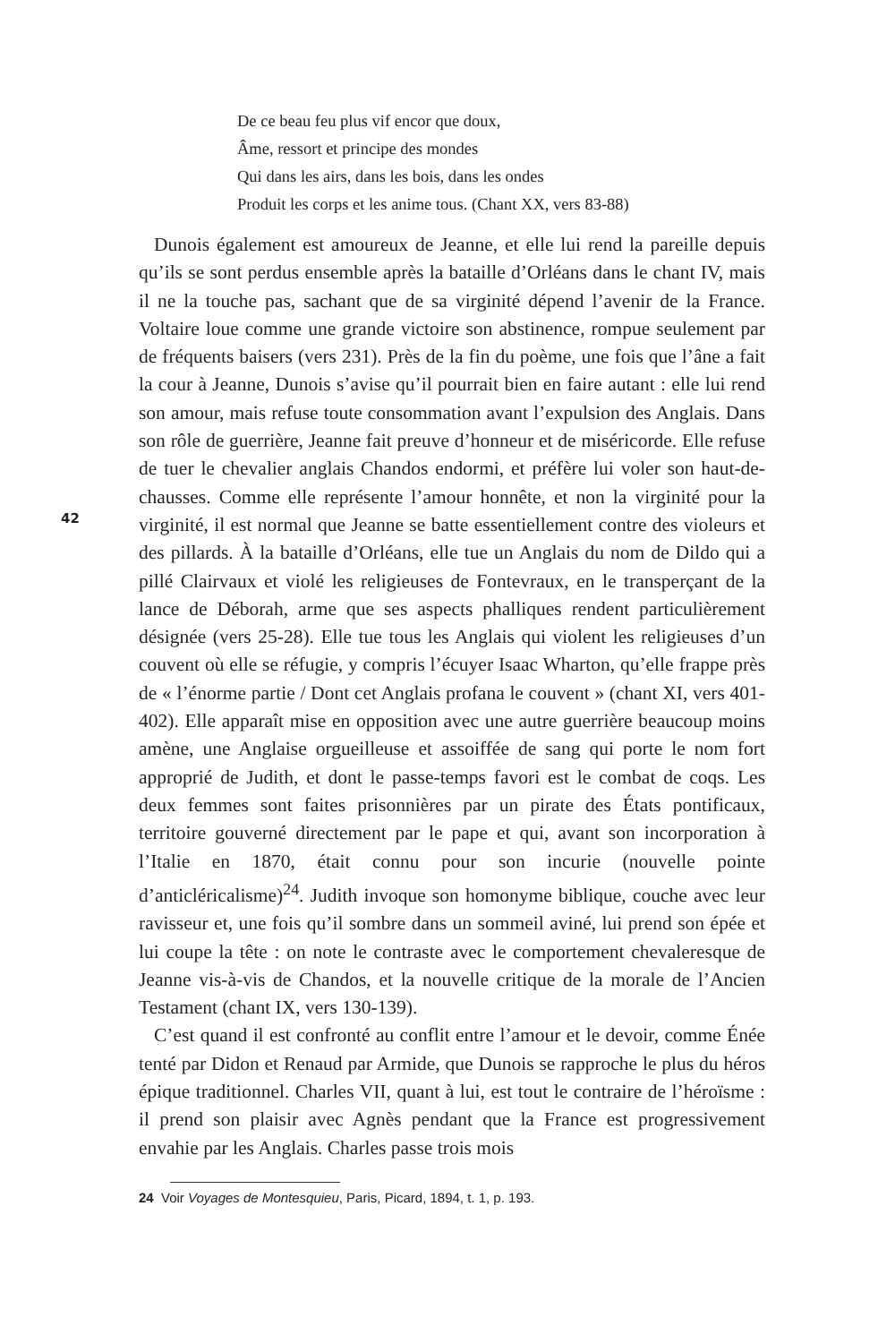De ce beau feu plus vif encor que doux,
Âme, ressort et principe des mondes
Qui dans les airs, dans les bois, dans les ondes
Produit les corps et les anime tous. (Chant XX, vers 83-88)
42
Dunois également est amoureux de Jeanne, et elle lui rend la pareille depuis qu’ils se sont perdus ensemble après la bataille d’Orléans dans le chant IV, mais il ne la touche pas, sachant que de sa virginité dépend l’avenir de la France. Voltaire loue comme une grande victoire son abstinence, rompue seulement par de fréquents baisers (vers 231). Près de la fin du poème, une fois que l’âne a fait la cour à Jeanne, Dunois s’avise qu’il pourrait bien en faire autant : elle lui rend son amour, mais refuse toute consommation avant l’expulsion des Anglais. Dans son rôle de guerrière, Jeanne fait preuve d’honneur et de miséricorde. Elle refuse de tuer le chevalier anglais Chandos endormi, et préfère lui voler son haut-de-chausses. Comme elle représente l’amour honnête, et non la virginité pour la virginité, il est normal que Jeanne se batte essentiellement contre des violeurs et des pillards. À la bataille d’Orléans, elle tue un Anglais du nom de Dildo qui a pillé Clairvaux et violé les religieuses de Fontevraux, en le transperçant de la lance de Déborah, arme que ses aspects phalliques rendent particulièrement désignée (vers 25-28). Elle tue tous les Anglais qui violent les religieuses d’un couvent où elle se réfugie, y compris l’écuyer Isaac Wharton, qu’elle frappe près de « l’énorme partie / Dont cet Anglais profana le couvent » (chant XI, vers 401-402). Elle apparaît mise en opposition avec une autre guerrière beaucoup moins amène, une Anglaise orgueilleuse et assoiffée de sang qui porte le nom fort approprié de Judith, et dont le passe-temps favori est le combat de coqs. Les deux femmes sont faites prisonnières par un pirate des États pontificaux, territoire gouverné directement par le pape et qui, avant son incorporation à l’Italie en 1870, était connu pour son incurie (nouvelle pointe d’anticléricalisme)<sup>24</sup>. Judith invoque son homonyme biblique, couche avec leur ravisseur et, une fois qu’il sombre dans un sommeil aviné, lui prend son épée et lui coupe la tête : on note le contraste avec le comportement chevaleresque de Jeanne vis-à-vis de Chandos, et la nouvelle critique de la morale de l’Ancien Testament (chant IX, vers 130-139).
C’est quand il est confronté au conflit entre l’amour et le devoir, comme Énée tenté par Didon et Renaud par Armide, que Dunois se rapproche le plus du héros épique traditionnel. Charles VII, quant à lui, est tout le contraire de l’héroïsme : il prend son plaisir avec Agnès pendant que la France est progressivement envahie par les Anglais. Charles passe trois mois
24 Voir Voyages de Montesquieu, Paris, Picard, 1894, t. 1, p. 193.